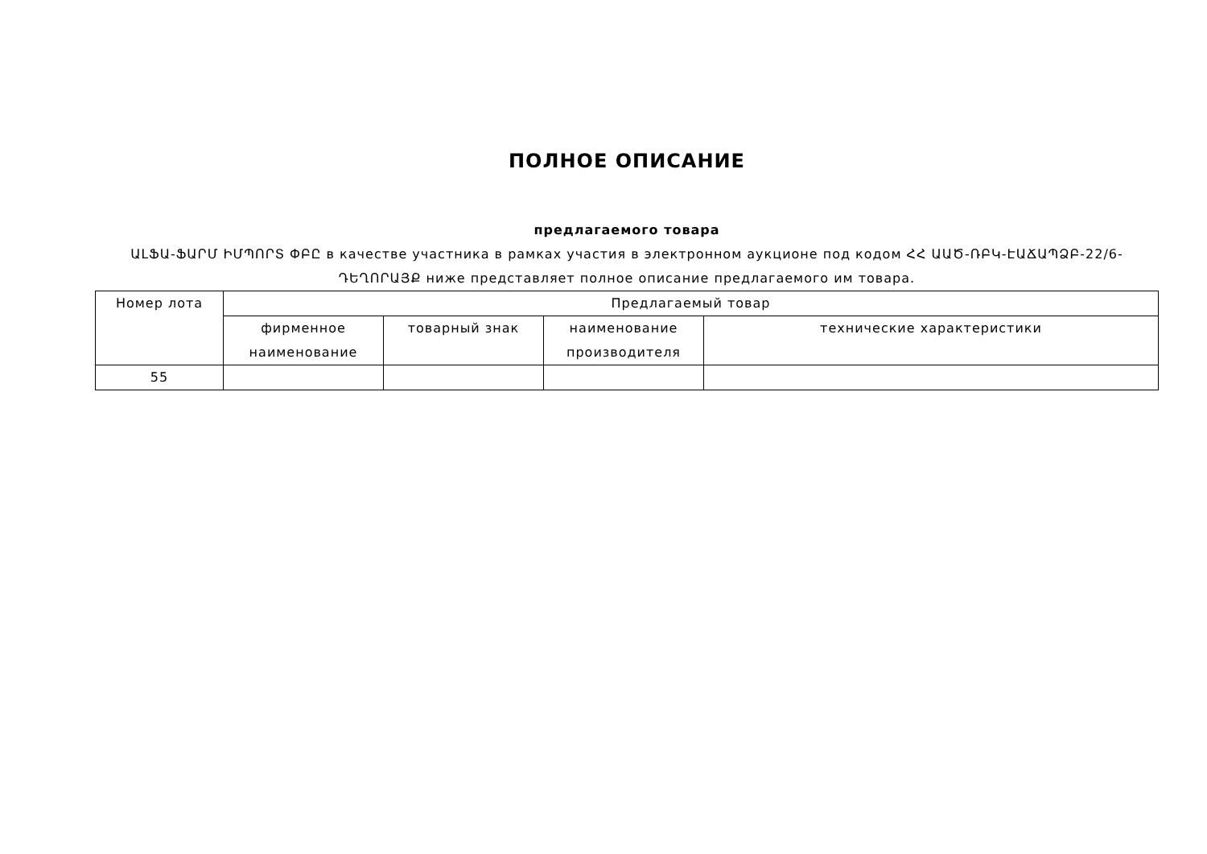ПОЛНОЕ ОПИСАНИЕ
предлагаемого товара
ԱԼՖԱ-ՖԱՐՄ ԻՄՊՈՐՏ ՓԲԸ в качестве участника в рамках участия в электронном аукционе под кодом ՀՀ ԱԱԾ-ՌԲԿ-ԷԱՃԱՊՁԲ-22/6-ԴԵՂՈՐԱՅՔ ниже представляет полное описание предлагаемого им товара.
| Номер лота | Предлагаемый товар | | | |
| --- | --- | --- | --- | --- |
| | фирменное наименование | товарный знак | наименование производителя | технические характеристики |
| 55 | | | | |